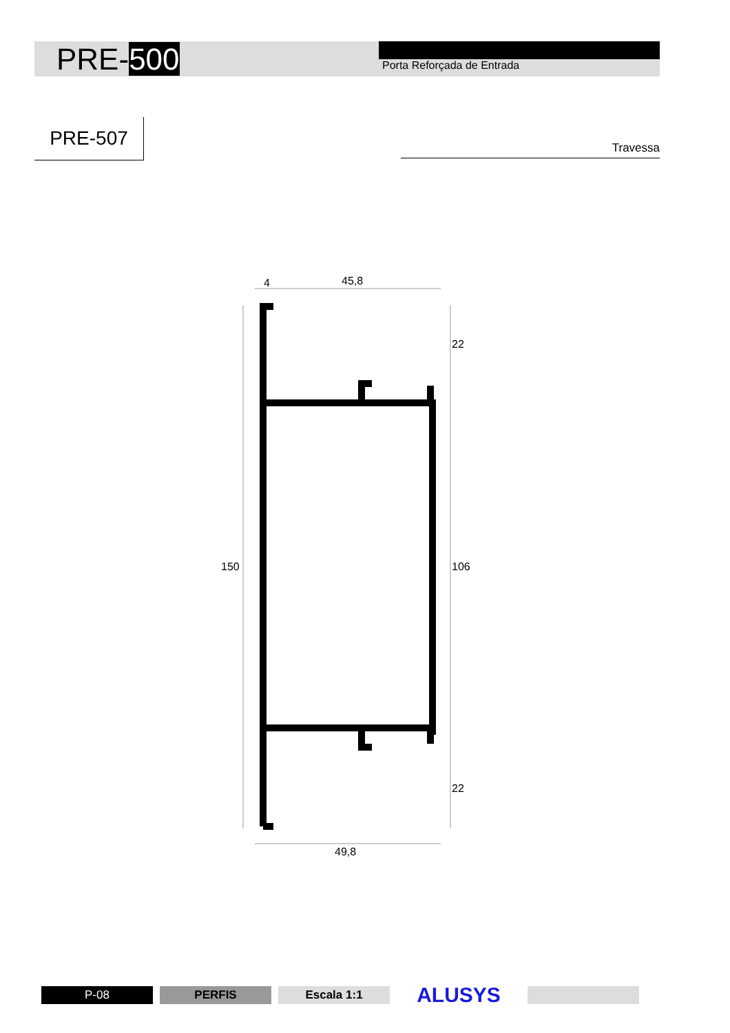PRE-500
Porta Reforçada de Entrada
PRE-507
Travessa
4
45,8
22
150
106
22
49,8
P-08 PERFIS Escala 1:1
ALUSYS